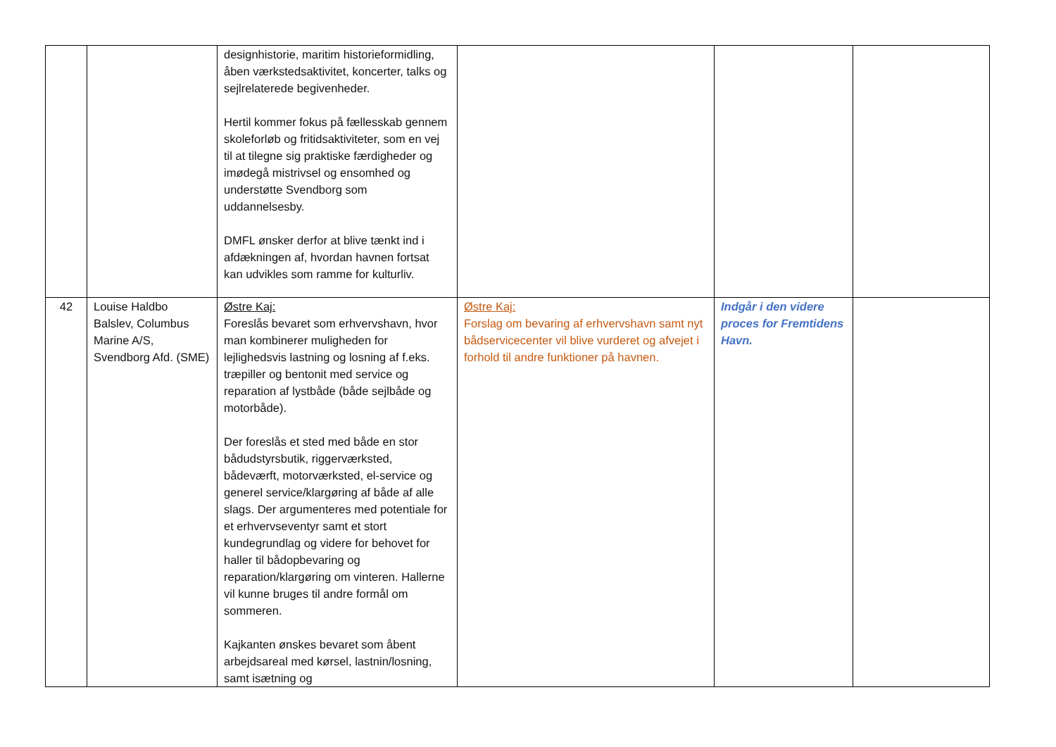| | | designhistorie, maritim historieformidling, åben værkstedsaktivitet, koncerter, talks og sejlrelaterede begivenheder. Hertil kommer fokus på fællesskab gennem skoleforløb og fritidsaktiviteter, som en vej til at tilegne sig praktiske færdigheder og imødegå mistrivsel og ensomhed og understøtte Svendborg som uddannelsesby. DMFL ønsker derfor at blive tænkt ind i afdækningen af, hvordan havnen fortsat kan udvikles som ramme for kulturliv. | | | |
| 42 | Louise Haldbo Balslev, Columbus Marine A/S, Svendborg Afd. (SME) | Østre Kaj: Foreslås bevaret som erhvervshavn, hvor man kombinerer muligheden for lejlighedsvis lastning og losning af f.eks. træpiller og bentonit med service og reparation af lystbåde (både sejlbåde og motorbåde). Der foreslås et sted med både en stor bådudstyrsbutik, riggerværksted, bådeværft, motorværksted, el-service og generel service/klargøring af både af alle slags. Der argumenteres med potentiale for et erhvervseventyr samt et stort kundegrundlag og videre for behovet for haller til bådopbevaring og reparation/klargøring om vinteren. Hallerne vil kunne bruges til andre formål om sommeren. Kajkanten ønskes bevaret som åbent arbejdsareal med kørsel, lastnin/losning, samt isætning og | Østre Kaj: Forslag om bevaring af erhvervshavn samt nyt bådservicecenter vil blive vurderet og afvejet i forhold til andre funktioner på havnen. | Indgår i den videre proces for Fremtidens Havn. | |